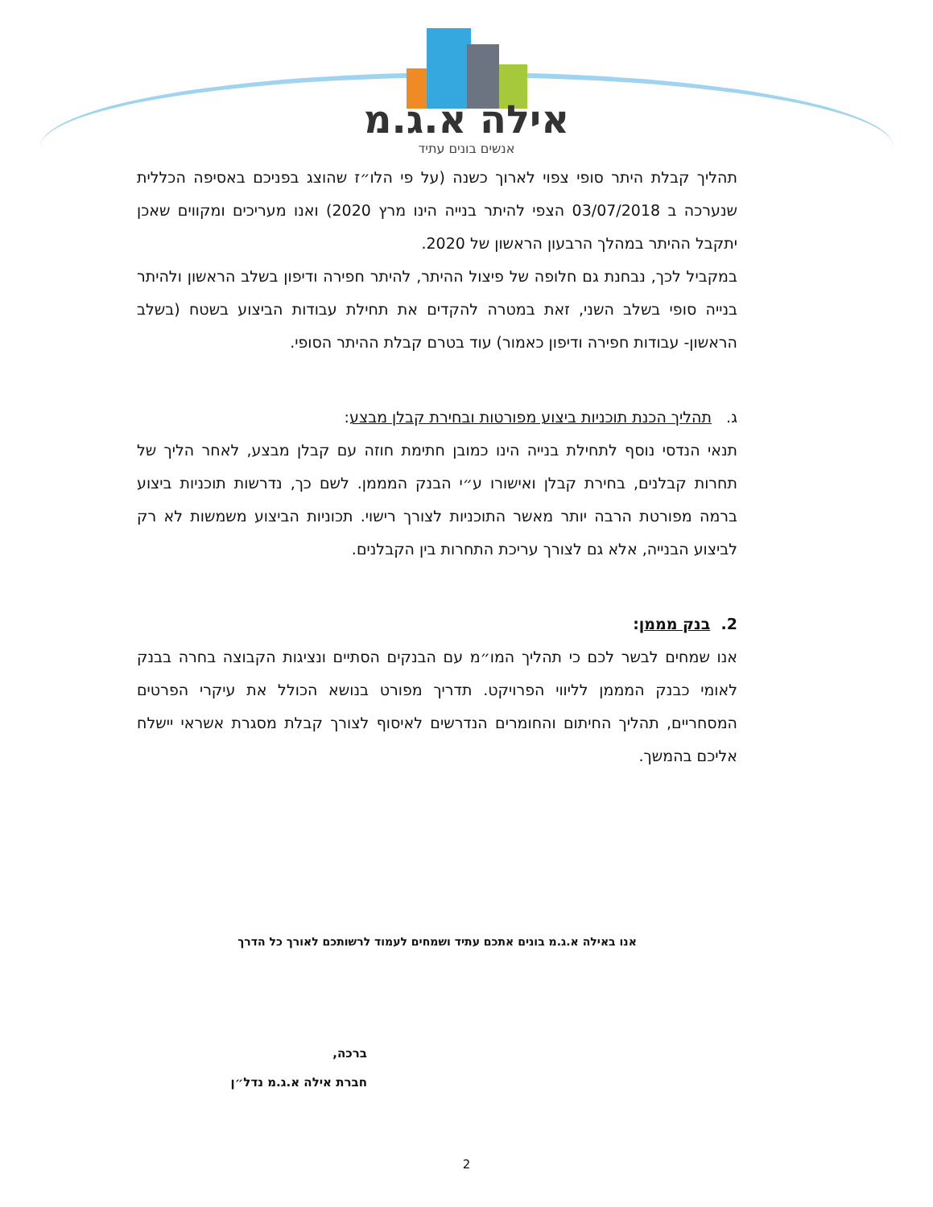אילה א.ג.מ
אנשים בונים עתיד
תהליך קבלת היתר סופי צפוי לארוך כשנה (על פי הלו״ז שהוצג בפניכם באסיפה הכללית שנערכה ב 03/07/2018 הצפי להיתר בנייה הינו מרץ 2020) ואנו מעריכים ומקווים שאכן יתקבל ההיתר במהלך הרבעון הראשון של 2020.
במקביל לכך, נבחנת גם חלופה של פיצול ההיתר, להיתר חפירה ודיפון בשלב הראשון ולהיתר בנייה סופי בשלב השני, זאת במטרה להקדים את תחילת עבודות הביצוע בשטח (בשלב הראשון- עבודות חפירה ודיפון כאמור) עוד בטרם קבלת ההיתר הסופי.
ג. תהליך הכנת תוכניות ביצוע מפורטות ובחירת קבלן מבצע:
תנאי הנדסי נוסף לתחילת בנייה הינו כמובן חתימת חוזה עם קבלן מבצע, לאחר הליך של תחרות קבלנים, בחירת קבלן ואישורו ע״י הבנק המממן. לשם כך, נדרשות תוכניות ביצוע ברמה מפורטת הרבה יותר מאשר התוכניות לצורך רישוי. תכוניות הביצוע משמשות לא רק לביצוע הבנייה, אלא גם לצורך עריכת התחרות בין הקבלנים.
2. בנק מממן:
אנו שמחים לבשר לכם כי תהליך המו״מ עם הבנקים הסתיים ונציגות הקבוצה בחרה בבנק לאומי כבנק המממן לליווי הפרויקט. תדריך מפורט בנושא הכולל את עיקרי הפרטים המסחריים, תהליך החיתום והחומרים הנדרשים לאיסוף לצורך קבלת מסגרת אשראי יישלח אליכם בהמשך.
אנו באילה א.ג.מ בונים אתכם עתיד ושמחים לעמוד לרשותכם לאורך כל הדרך
ברכה,
חברת אילה א.ג.מ נדל״ן
2